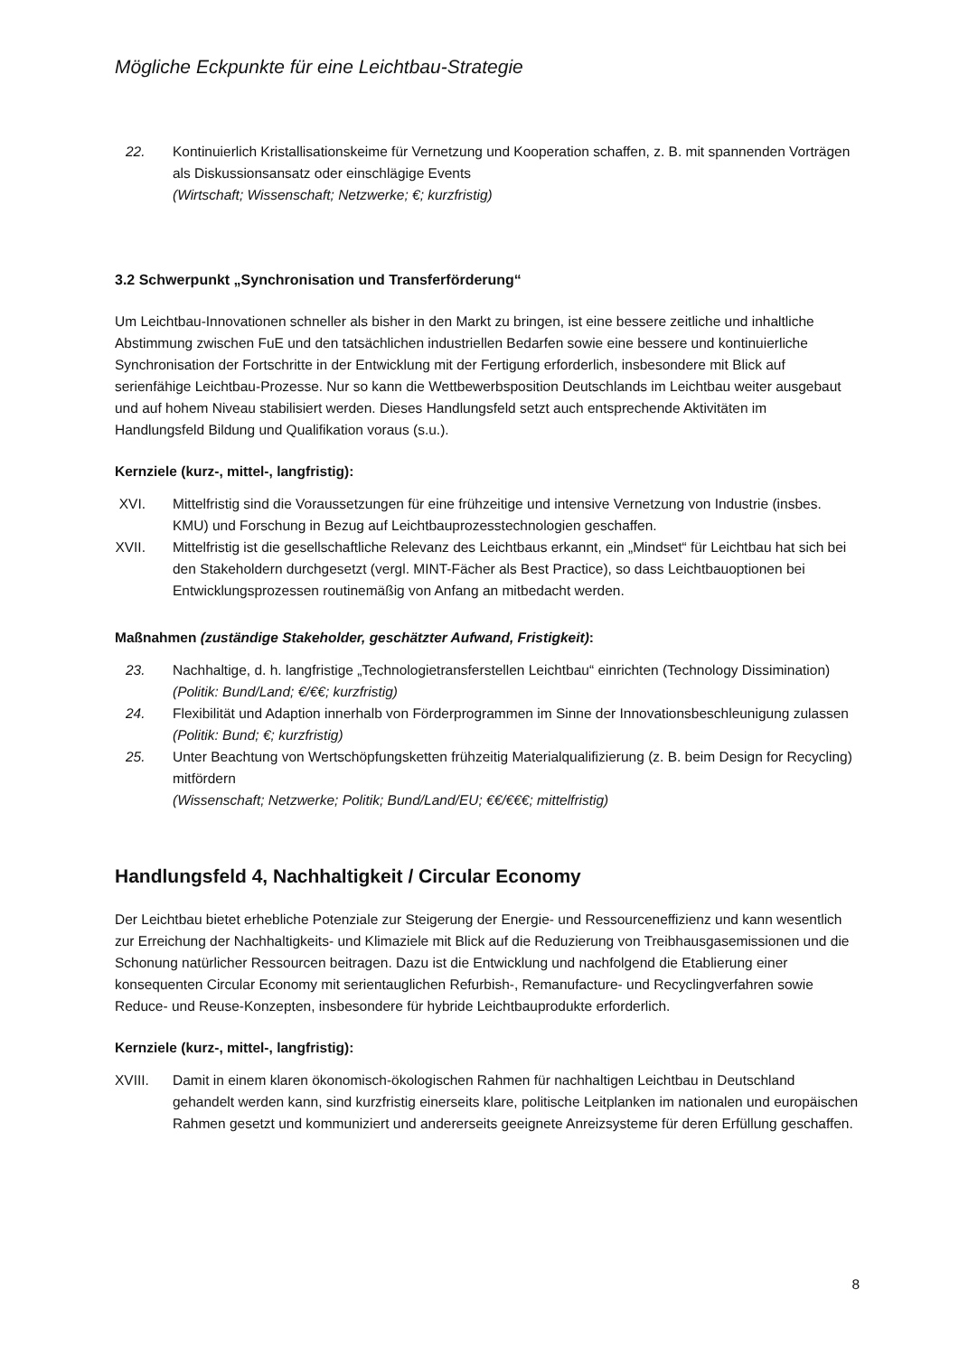Mögliche Eckpunkte für eine Leichtbau-Strategie
22. Kontinuierlich Kristallisationskeime für Vernetzung und Kooperation schaffen, z. B. mit spannenden Vorträgen als Diskussionsansatz oder einschlägige Events
(Wirtschaft; Wissenschaft; Netzwerke; €; kurzfristig)
3.2 Schwerpunkt „Synchronisation und Transferförderung“
Um Leichtbau-Innovationen schneller als bisher in den Markt zu bringen, ist eine bessere zeitliche und inhaltliche Abstimmung zwischen FuE und den tatsächlichen industriellen Bedarfen sowie eine bessere und kontinuierliche Synchronisation der Fortschritte in der Entwicklung mit der Fertigung erforderlich, insbesondere mit Blick auf serienfähige Leichtbau-Prozesse. Nur so kann die Wettbewerbsposition Deutschlands im Leichtbau weiter ausgebaut und auf hohem Niveau stabilisiert werden. Dieses Handlungsfeld setzt auch entsprechende Aktivitäten im Handlungsfeld Bildung und Qualifikation voraus (s.u.).
Kernziele (kurz-, mittel-, langfristig):
XVI. Mittelfristig sind die Voraussetzungen für eine frühzeitige und intensive Vernetzung von Industrie (insbes. KMU) und Forschung in Bezug auf Leichtbauprozesstechnologien geschaffen.
XVII. Mittelfristig ist die gesellschaftliche Relevanz des Leichtbaus erkannt, ein „Mindset“ für Leichtbau hat sich bei den Stakeholdern durchgesetzt (vergl. MINT-Fächer als Best Practice), so dass Leichtbauoptionen bei Entwicklungsprozessen routinemäßig von Anfang an mitbedacht werden.
Maßnahmen (zuständige Stakeholder, geschätzter Aufwand, Fristigkeit):
23. Nachhaltige, d. h. langfristige „Technologietransferstellen Leichtbau“ einrichten (Technology Dissimination)
(Politik: Bund/Land; €/€€; kurzfristig)
24. Flexibilität und Adaption innerhalb von Förderprogrammen im Sinne der Innovationsbeschleunigung zulassen
(Politik: Bund; €; kurzfristig)
25. Unter Beachtung von Wertschöpfungsketten frühzeitig Materialqualifizierung (z. B. beim Design for Recycling) mitfördern
(Wissenschaft; Netzwerke; Politik; Bund/Land/EU; €€/€€€; mittelfristig)
Handlungsfeld 4, Nachhaltigkeit / Circular Economy
Der Leichtbau bietet erhebliche Potenziale zur Steigerung der Energie- und Ressourceneffizienz und kann wesentlich zur Erreichung der Nachhaltigkeits- und Klimaziele mit Blick auf die Reduzierung von Treibhausgasemissionen und die Schonung natürlicher Ressourcen beitragen. Dazu ist die Entwicklung und nachfolgend die Etablierung einer konsequenten Circular Economy mit serientauglichen Refurbish-, Remanufacture- und Recyclingverfahren sowie Reduce- und Reuse-Konzepten, insbesondere für hybride Leichtbauprodukte erforderlich.
Kernziele (kurz-, mittel-, langfristig):
XVIII. Damit in einem klaren ökonomisch-ökologischen Rahmen für nachhaltigen Leichtbau in Deutschland gehandelt werden kann, sind kurzfristig einerseits klare, politische Leitplanken im nationalen und europäischen Rahmen gesetzt und kommuniziert und andererseits geeignete Anreizsysteme für deren Erfüllung geschaffen.
8